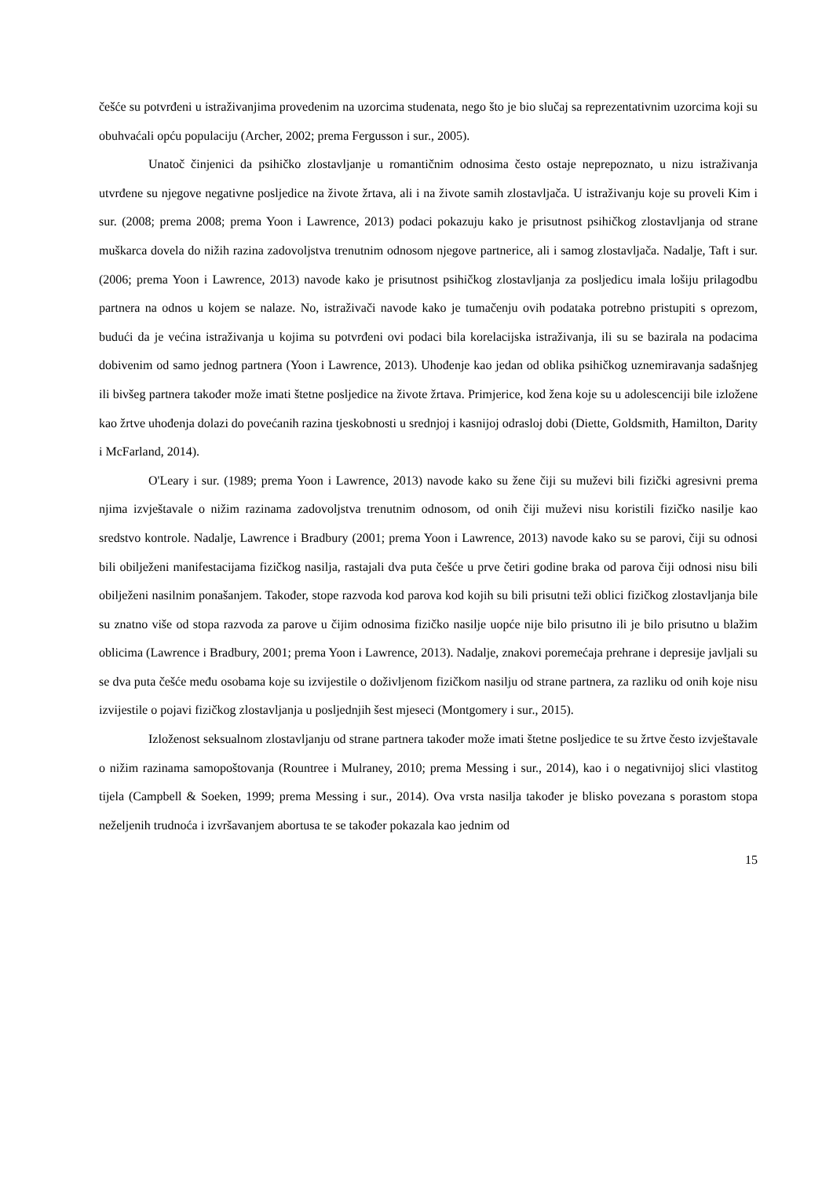češće su potvrđeni u istraživanjima provedenim na uzorcima studenata, nego što je bio slučaj sa reprezentativnim uzorcima koji su obuhvaćali opću populaciju (Archer, 2002; prema Fergusson i sur., 2005).
Unatoč činjenici da psihičko zlostavljanje u romantičnim odnosima često ostaje neprepoznato, u nizu istraživanja utvrđene su njegove negativne posljedice na živote žrtava, ali i na živote samih zlostavljača. U istraživanju koje su proveli Kim i sur. (2008; prema 2008; prema Yoon i Lawrence, 2013) podaci pokazuju kako je prisutnost psihičkog zlostavljanja od strane muškarca dovela do nižih razina zadovoljstva trenutnim odnosom njegove partnerice, ali i samog zlostavljača. Nadalje, Taft i sur. (2006; prema Yoon i Lawrence, 2013) navode kako je prisutnost psihičkog zlostavljanja za posljedicu imala lošiju prilagodbu partnera na odnos u kojem se nalaze. No, istraživači navode kako je tumačenju ovih podataka potrebno pristupiti s oprezom, budući da je većina istraživanja u kojima su potvrđeni ovi podaci bila korelacijska istraživanja, ili su se bazirala na podacima dobivenim od samo jednog partnera (Yoon i Lawrence, 2013). Uhođenje kao jedan od oblika psihičkog uznemiravanja sadašnjeg ili bivšeg partnera također može imati štetne posljedice na živote žrtava. Primjerice, kod žena koje su u adolescenciji bile izložene kao žrtve uhođenja dolazi do povećanih razina tjeskobnosti u srednjoj i kasnijoj odrasloj dobi (Diette, Goldsmith, Hamilton, Darity i McFarland, 2014).
O'Leary i sur. (1989; prema Yoon i Lawrence, 2013) navode kako su žene čiji su muževi bili fizički agresivni prema njima izvještavale o nižim razinama zadovoljstva trenutnim odnosom, od onih čiji muževi nisu koristili fizičko nasilje kao sredstvo kontrole. Nadalje, Lawrence i Bradbury (2001; prema Yoon i Lawrence, 2013) navode kako su se parovi, čiji su odnosi bili obilježeni manifestacijama fizičkog nasilja, rastajali dva puta češće u prve četiri godine braka od parova čiji odnosi nisu bili obilježeni nasilnim ponašanjem. Također, stope razvoda kod parova kod kojih su bili prisutni teži oblici fizičkog zlostavljanja bile su znatno više od stopa razvoda za parove u čijim odnosima fizičko nasilje uopće nije bilo prisutno ili je bilo prisutno u blažim oblicima (Lawrence i Bradbury, 2001; prema Yoon i Lawrence, 2013). Nadalje, znakovi poremećaja prehrane i depresije javljali su se dva puta češće među osobama koje su izvijestile o doživljenom fizičkom nasilju od strane partnera, za razliku od onih koje nisu izvijestile o pojavi fizičkog zlostavljanja u posljednjih šest mjeseci (Montgomery i sur., 2015).
Izloženost seksualnom zlostavljanju od strane partnera također može imati štetne posljedice te su žrtve često izvještavale o nižim razinama samopoštovanja (Rountree i Mulraney, 2010; prema Messing i sur., 2014), kao i o negativnijoj slici vlastitog tijela (Campbell & Soeken, 1999; prema Messing i sur., 2014). Ova vrsta nasilja također je blisko povezana s porastom stopa neželjenih trudnoća i izvršavanjem abortusa te se također pokazala kao jednim od
15